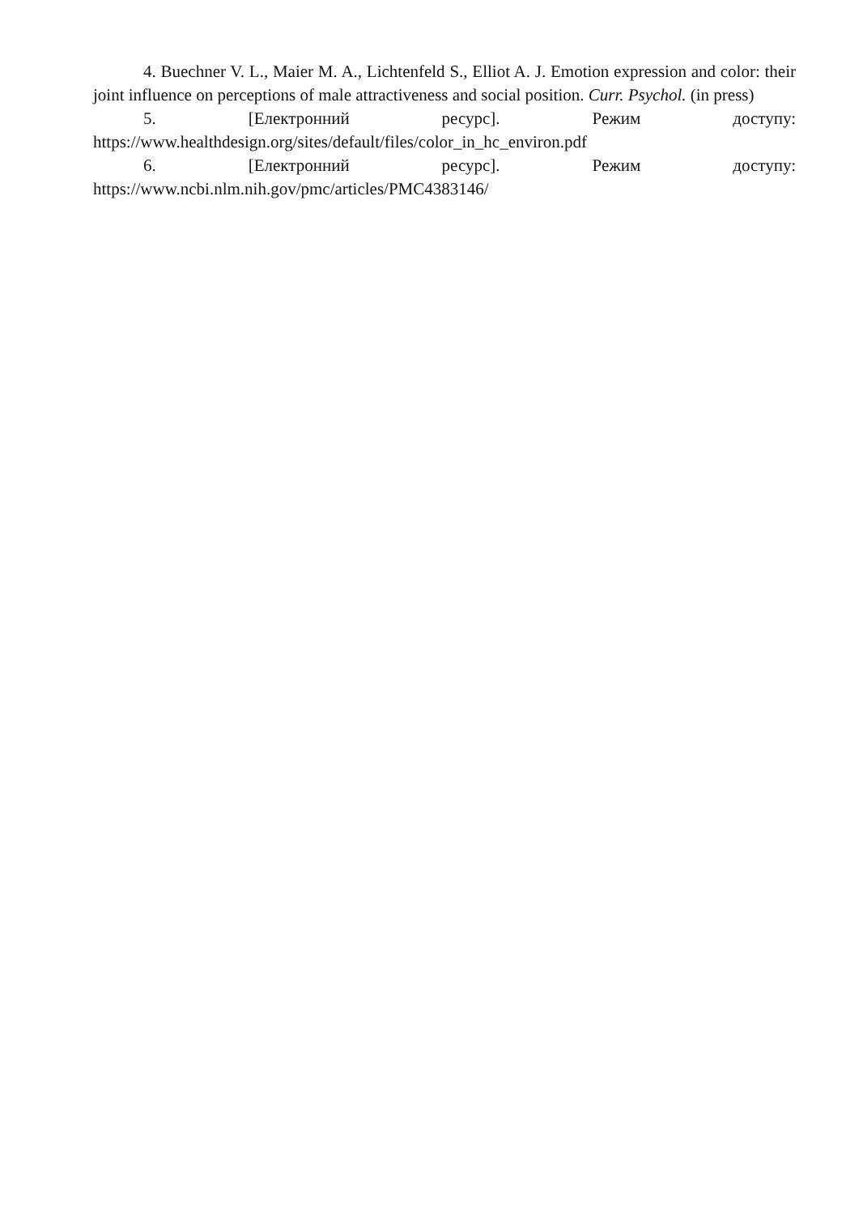4. Buechner V. L., Maier M. A., Lichtenfeld S., Elliot A. J. Emotion expression and color: their joint influence on perceptions of male attractiveness and social position. Curr. Psychol. (in press)
5. [Електронний ресурс]. Режим доступу:
https://www.healthdesign.org/sites/default/files/color_in_hc_environ.pdf
6. [Електронний ресурс]. Режим доступу:
https://www.ncbi.nlm.nih.gov/pmc/articles/PMC4383146/